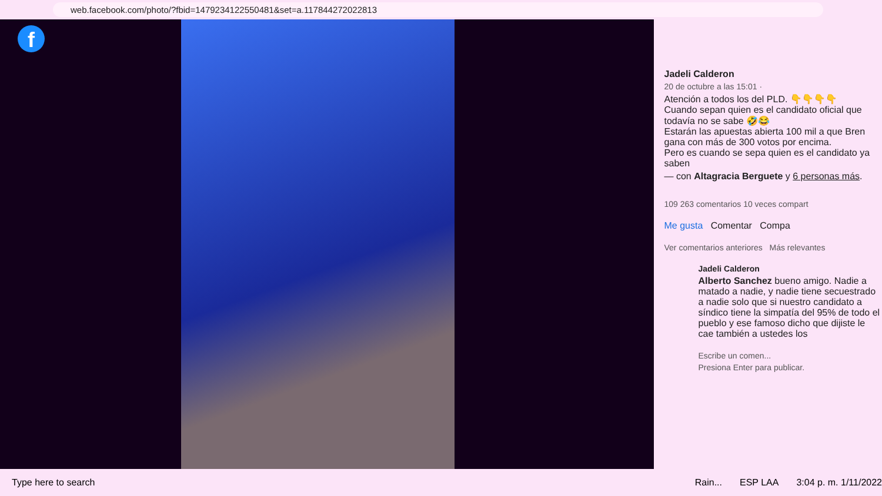web.facebook.com/photo/?fbid=1479234122550481&set=a.117844272022813
f
Jadeli Calderon
20 de octubre a las 15:01 ·
Atención a todos los del PLD. 👇👇👇👇
Cuando sepan quien es el candidato oficial que todavía no se sabe 🤣😂
Estarán las apuestas abierta 100 mil a que Bren gana con más de 300 votos por encima.
Pero es cuando se sepa quien es el candidato ya saben
— con Altagracia Berguete y 6 personas más.
109 263 comentarios 10 veces compart
Me gusta Comentar Compa
Ver comentarios anteriores Más relevantes
Jadeli Calderon
Alberto Sanchez bueno amigo. Nadie a matado a nadie, y nadie tiene secuestrado a nadie solo que si nuestro candidato a síndico tiene la simpatía del 95% de todo el pueblo y ese famoso dicho que dijiste le cae también a ustedes los
Escribe un comen...
Presiona Enter para publicar.
Type here to search Rain... ESP LAA 3:04 p. m. 1/11/2022